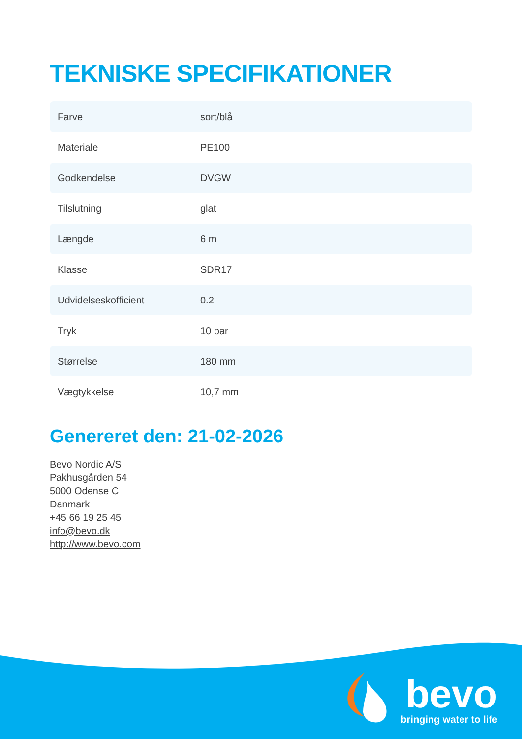TEKNISKE SPECIFIKATIONER
| Farve | sort/blå |
| Materiale | PE100 |
| Godkendelse | DVGW |
| Tilslutning | glat |
| Længde | 6 m |
| Klasse | SDR17 |
| Udvidelseskofficient | 0.2 |
| Tryk | 10 bar |
| Størrelse | 180 mm |
| Vægtykkelse | 10,7 mm |
Genereret den: 21-02-2026
Bevo Nordic A/S
Pakhusgården 54
5000 Odense C
Danmark
+45 66 19 25 45
info@bevo.dk
http://www.bevo.com
bevo
bringing water to life